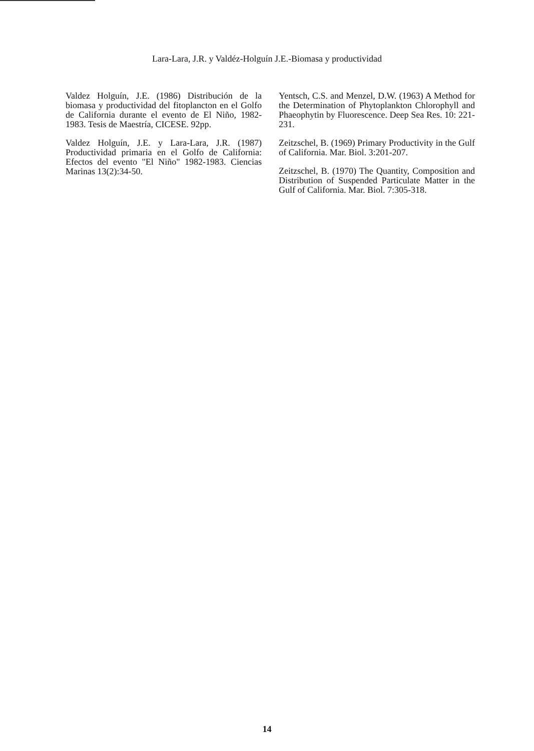Lara-Lara, J.R. y Valdéz-Holguín J.E.-Biomasa y productividad
Valdez Holguín, J.E. (1986) Distribución de la biomasa y productividad del fitoplancton en el Golfo de California durante el evento de El Niño, 1982-1983. Tesis de Maestría, CICESE. 92pp.
Valdez Holguín, J.E. y Lara-Lara, J.R. (1987) Productividad primaria en el Golfo de California: Efectos del evento "El Niño" 1982-1983. Ciencias Marinas 13(2):34-50.
Yentsch, C.S. and Menzel, D.W. (1963) A Method for the Determination of Phytoplankton Chlorophyll and Phaeophytin by Fluorescence. Deep Sea Res. 10: 221-231.
Zeitzschel, B. (1969) Primary Productivity in the Gulf of California. Mar. Biol. 3:201-207.
Zeitzschel, B. (1970) The Quantity, Composition and Distribution of Suspended Particulate Matter in the Gulf of California. Mar. Biol. 7:305-318.
14